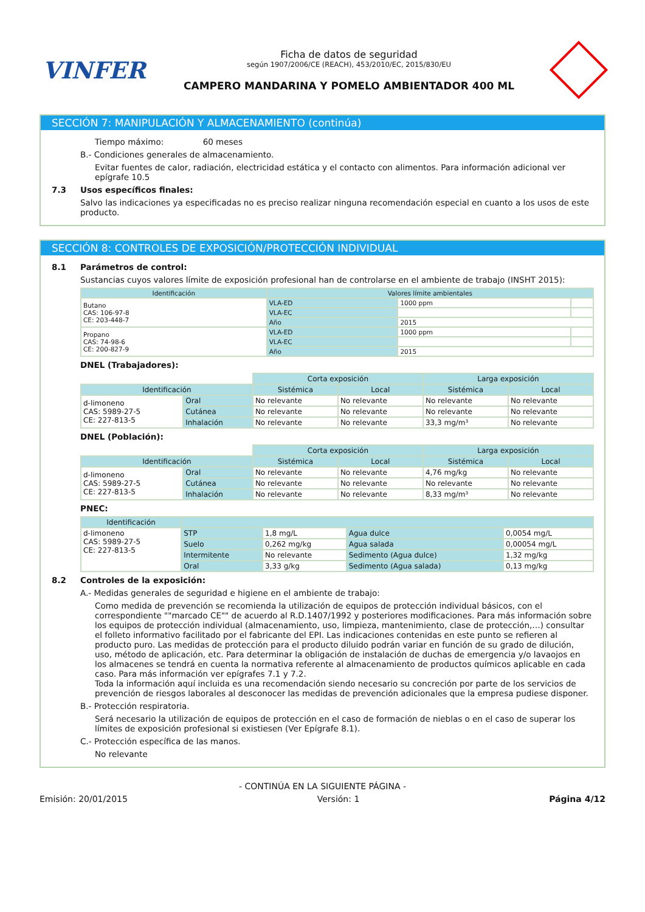VINFER
Ficha de datos de seguridad
según 1907/2006/CE (REACH), 453/2010/EC, 2015/830/EU
CAMPERO MANDARINA Y POMELO AMBIENTADOR 400 ML
SECCIÓN 7: MANIPULACIÓN Y ALMACENAMIENTO (continúa)
Tiempo máximo: 60 meses
B.- Condiciones generales de almacenamiento.
Evitar fuentes de calor, radiación, electricidad estática y el contacto con alimentos. Para información adicional ver epígrafe 10.5
7.3 Usos específicos finales:
Salvo las indicaciones ya especificadas no es preciso realizar ninguna recomendación especial en cuanto a los usos de este producto.
SECCIÓN 8: CONTROLES DE EXPOSICIÓN/PROTECCIÓN INDIVIDUAL
8.1 Parámetros de control:
Sustancias cuyos valores límite de exposición profesional han de controlarse en el ambiente de trabajo (INSHT 2015):
| Identificación | Valores límite ambientales | | |
| --- | --- | --- | --- |
| Butano CAS: 106-97-8 CE: 203-448-7 | VLA-ED | 1000 ppm | |
| | VLA-EC | | |
| | Año | 2015 | |
| Propano CAS: 74-98-6 CE: 200-827-9 | VLA-ED | 1000 ppm | |
| | VLA-EC | | |
| | Año | 2015 | |
DNEL (Trabajadores):
| | | Corta exposición | | Larga exposición | |
| Identificación | | Sistémica | Local | Sistémica | Local |
| d-limoneno CAS: 5989-27-5 CE: 227-813-5 | Oral | No relevante | No relevante | No relevante | No relevante |
| | Cutánea | No relevante | No relevante | No relevante | No relevante |
| | Inhalación | No relevante | No relevante | 33,3 mg/m³ | No relevante |
DNEL (Población):
| | | Corta exposición | | Larga exposición | |
| Identificación | | Sistémica | Local | Sistémica | Local |
| d-limoneno CAS: 5989-27-5 CE: 227-813-5 | Oral | No relevante | No relevante | 4,76 mg/kg | No relevante |
| | Cutánea | No relevante | No relevante | No relevante | No relevante |
| | Inhalación | No relevante | No relevante | 8,33 mg/m³ | No relevante |
PNEC:
| Identificación | | | | |
| --- | --- | --- | --- | --- |
| d-limoneno CAS: 5989-27-5 CE: 227-813-5 | STP | 1,8 mg/L | Agua dulce | 0,0054 mg/L |
| | Suelo | 0,262 mg/kg | Agua salada | 0,00054 mg/L |
| | Intermitente | No relevante | Sedimento (Agua dulce) | 1,32 mg/kg |
| | Oral | 3,33 g/kg | Sedimento (Agua salada) | 0,13 mg/kg |
8.2 Controles de la exposición:
A.- Medidas generales de seguridad e higiene en el ambiente de trabajo:
Como medida de prevención se recomienda la utilización de equipos de protección individual básicos, con el correspondiente ""marcado CE"" de acuerdo al R.D.1407/1992 y posteriores modificaciones. Para más información sobre los equipos de protección individual (almacenamiento, uso, limpieza, mantenimiento, clase de protección,…) consultar el folleto informativo facilitado por el fabricante del EPI. Las indicaciones contenidas en este punto se refieren al producto puro. Las medidas de protección para el producto diluido podrán variar en función de su grado de dilución, uso, método de aplicación, etc. Para determinar la obligación de instalación de duchas de emergencia y/o lavaojos en los almacenes se tendrá en cuenta la normativa referente al almacenamiento de productos químicos aplicable en cada caso. Para más información ver epígrafes 7.1 y 7.2.
Toda la información aquí incluida es una recomendación siendo necesario su concreción por parte de los servicios de prevención de riesgos laborales al desconocer las medidas de prevención adicionales que la empresa pudiese disponer.
B.- Protección respiratoria.
Será necesario la utilización de equipos de protección en el caso de formación de nieblas o en el caso de superar los límites de exposición profesional si existiesen (Ver Epígrafe 8.1).
C.- Protección específica de las manos.
No relevante
- CONTINÚA EN LA SIGUIENTE PÁGINA -
Emisión: 20/01/2015 Versión: 1 Página 4/12